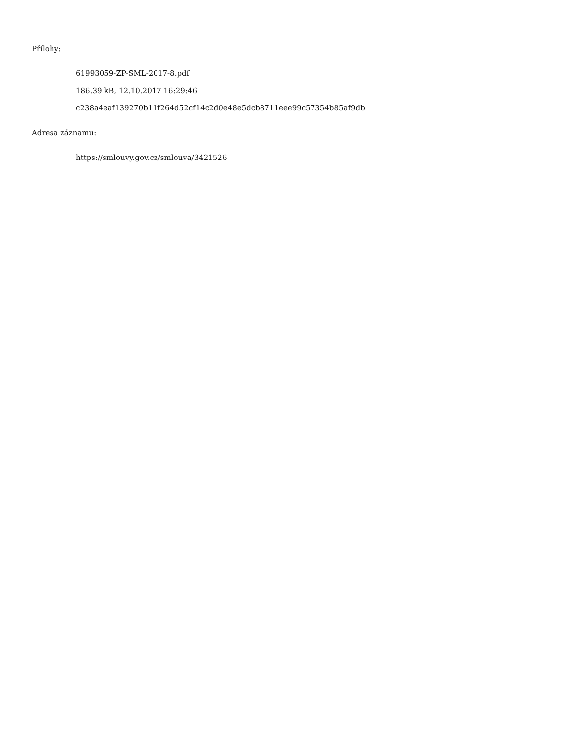Přílohy:
61993059-ZP-SML-2017-8.pdf
186.39 kB, 12.10.2017 16:29:46
c238a4eaf139270b11f264d52cf14c2d0e48e5dcb8711eee99c57354b85af9db
Adresa záznamu:
https://smlouvy.gov.cz/smlouva/3421526